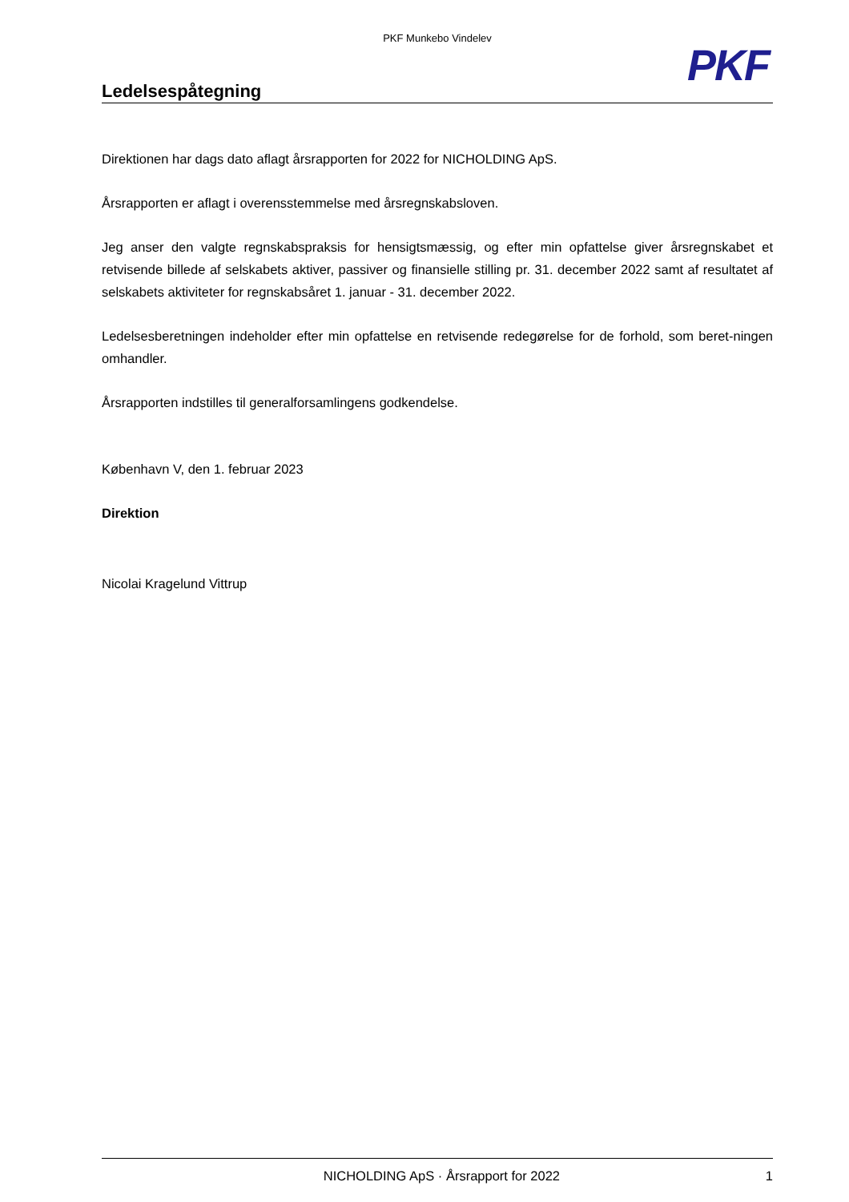PKF Munkebo Vindelev
PKF
Ledelsespåtegning
Direktionen har dags dato aflagt årsrapporten for 2022 for NICHOLDING ApS.
Årsrapporten er aflagt i overensstemmelse med årsregnskabsloven.
Jeg anser den valgte regnskabspraksis for hensigtsmæssig, og efter min opfattelse giver årsregnskabet et retvisende billede af selskabets aktiver, passiver og finansielle stilling pr. 31. december 2022 samt af resultatet af selskabets aktiviteter for regnskabsåret 1. januar - 31. december 2022.
Ledelsesberetningen indeholder efter min opfattelse en retvisende redegørelse for de forhold, som beret-ningen omhandler.
Årsrapporten indstilles til generalforsamlingens godkendelse.
København V, den 1. februar 2023
Direktion
Nicolai Kragelund Vittrup
NICHOLDING ApS · Årsrapport for 2022 1